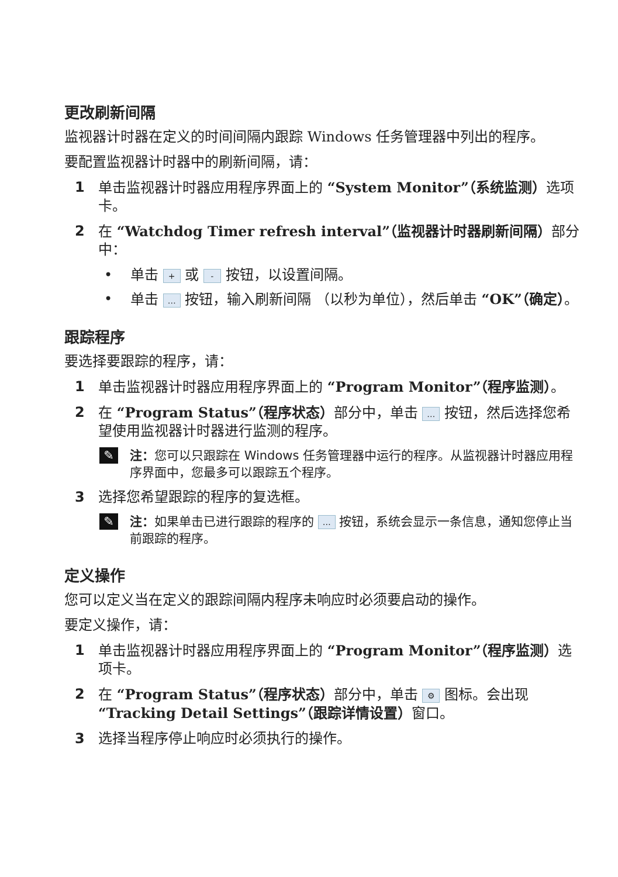更改刷新间隔
监视器计时器在定义的时间间隔内跟踪 Windows 任务管理器中列出的程序。
要配置监视器计时器中的刷新间隔，请：
1 单击监视器计时器应用程序界面上的 “System Monitor”（系统监测）选项卡。
2 在 “Watchdog Timer refresh interval”（监视器计时器刷新间隔）部分中：
• 单击 + 或 - 按钮，以设置间隔。
• 单击 … 按钮，输入刷新间隔 （以秒为单位），然后单击 “OK”（确定）。
跟踪程序
要选择要跟踪的程序，请：
1 单击监视器计时器应用程序界面上的 “Program Monitor”（程序监测）。
2 在 “Program Status”（程序状态）部分中，单击 … 按钮，然后选择您希望使用监视器计时器进行监测的程序。
✎
注：您可以只跟踪在 Windows 任务管理器中运行的程序。从监视器计时器应用程序界面中，您最多可以跟踪五个程序。
3 选择您希望跟踪的程序的复选框。
✎
注：如果单击已进行跟踪的程序的 … 按钮，系统会显示一条信息，通知您停止当前跟踪的程序。
定义操作
您可以定义当在定义的跟踪间隔内程序未响应时必须要启动的操作。
要定义操作，请：
1 单击监视器计时器应用程序界面上的 “Program Monitor”（程序监测）选项卡。
2 在 “Program Status”（程序状态）部分中，单击 ⚙ 图标。会出现 “Tracking Detail Settings”（跟踪详情设置）窗口。
3 选择当程序停止响应时必须执行的操作。